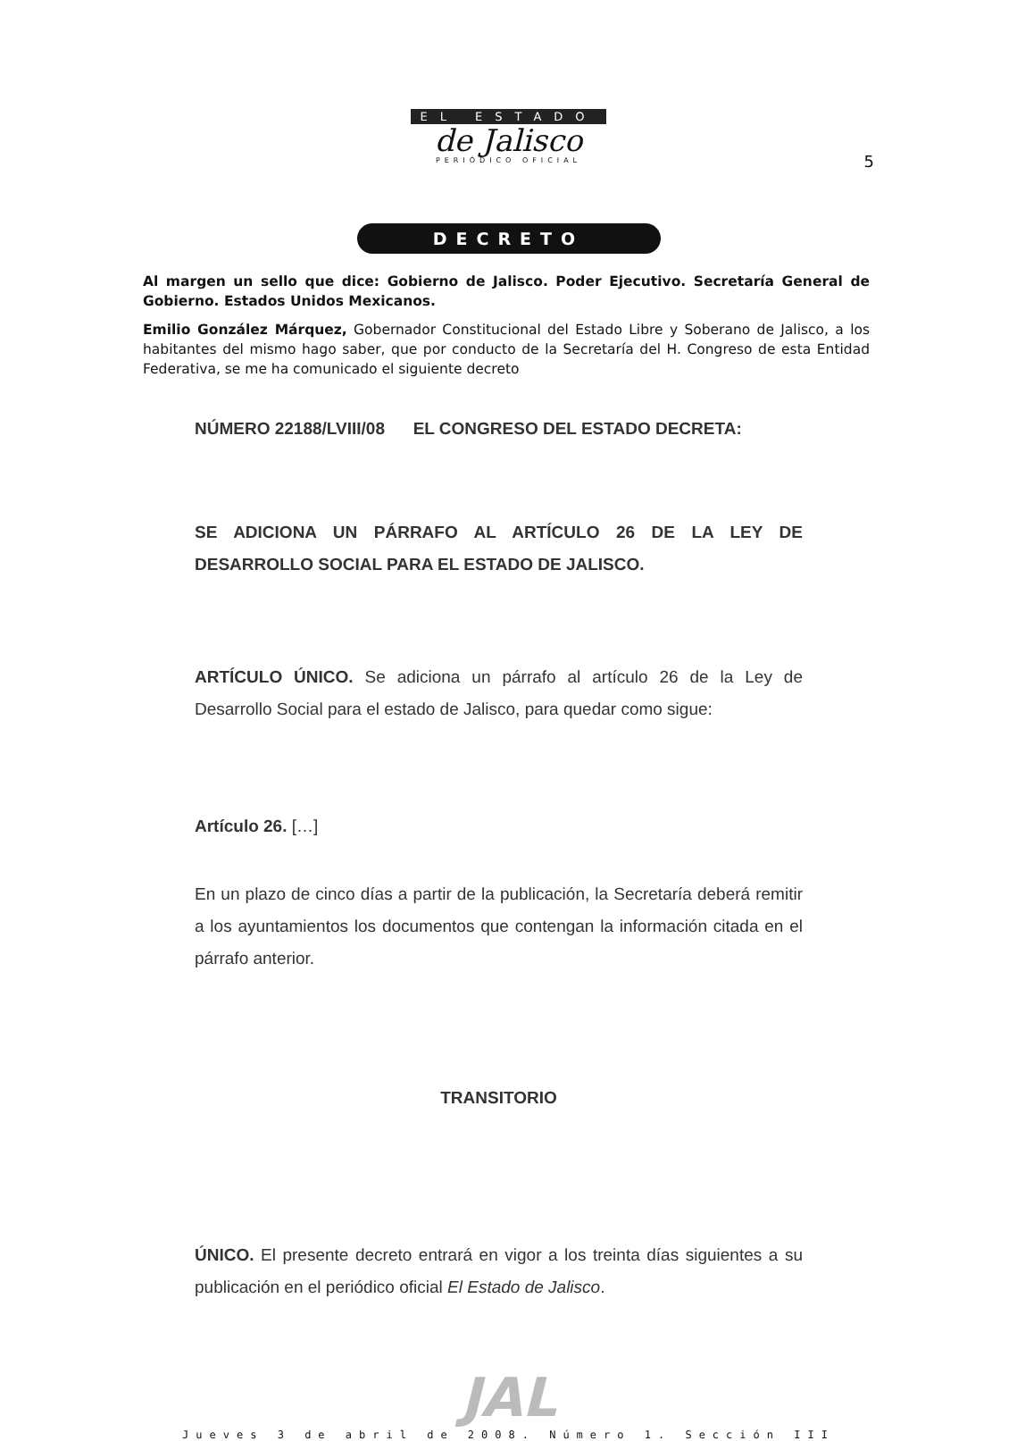EL ESTADO
de Jalisco
PERIÓDICO OFICIAL
5
DECRETO
Al margen un sello que dice: Gobierno de Jalisco. Poder Ejecutivo. Secretaría General de Gobierno. Estados Unidos Mexicanos.
Emilio González Márquez, Gobernador Constitucional del Estado Libre y Soberano de Jalisco, a los habitantes del mismo hago saber, que por conducto de la Secretaría del H. Congreso de esta Entidad Federativa, se me ha comunicado el siguiente decreto
NÚMERO 22188/LVIII/08 EL CONGRESO DEL ESTADO DECRETA:
SE ADICIONA UN PÁRRAFO AL ARTÍCULO 26 DE LA LEY DE DESARROLLO SOCIAL PARA EL ESTADO DE JALISCO.
ARTÍCULO ÚNICO. Se adiciona un párrafo al artículo 26 de la Ley de Desarrollo Social para el estado de Jalisco, para quedar como sigue:
Artículo 26. […]
En un plazo de cinco días a partir de la publicación, la Secretaría deberá remitir a los ayuntamientos los documentos que contengan la información citada en el párrafo anterior.
TRANSITORIO
ÚNICO. El presente decreto entrará en vigor a los treinta días siguientes a su publicación en el periódico oficial El Estado de Jalisco.
JAL
Jueves 3 de abril de 2008. Número 1. Sección III